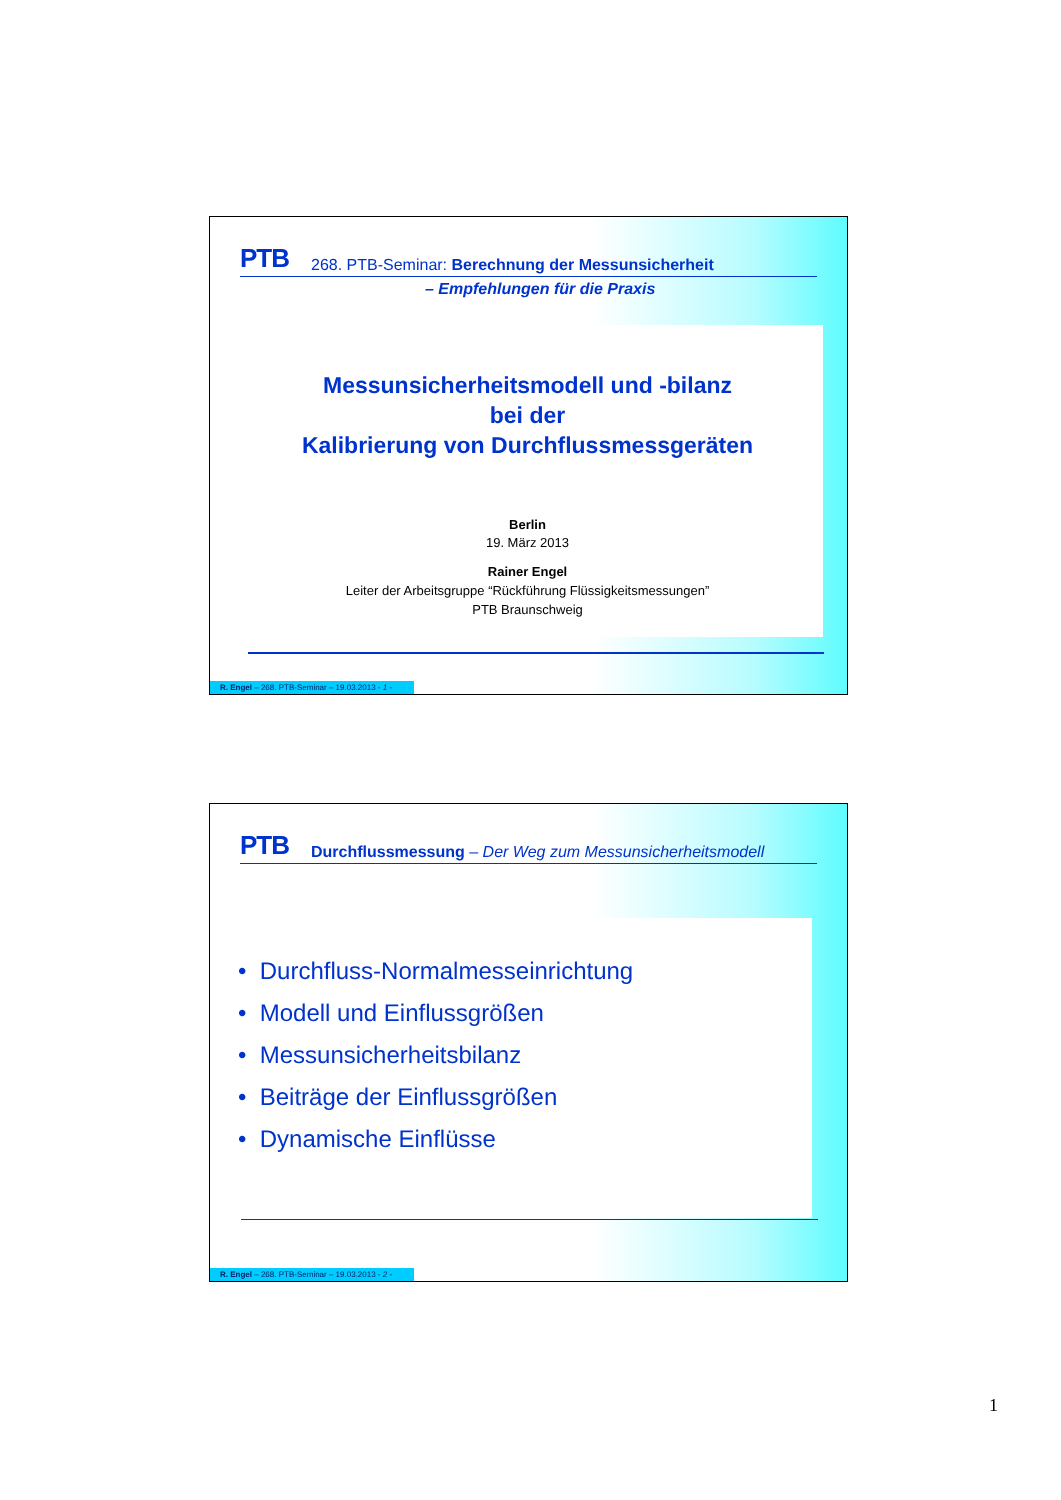PTB 268. PTB-Seminar: Berechnung der Messunsicherheit
– Empfehlungen für die Praxis
Messunsicherheitsmodell und -bilanz
bei der
Kalibrierung von Durchflussmessgeräten
Berlin
19. März 2013
Rainer Engel
Leiter der Arbeitsgruppe “Rückführung Flüssigkeitsmessungen”
PTB Braunschweig
R. Engel – 268. PTB-Seminar – 19.03.2013 - 1 -
PTB Durchflussmessung – Der Weg zum Messunsicherheitsmodell
• Durchfluss-Normalmesseinrichtung
• Modell und Einflussgrößen
• Messunsicherheitsbilanz
• Beiträge der Einflussgrößen
• Dynamische Einflüsse
R. Engel – 268. PTB-Seminar – 19.03.2013 - 2 -
1